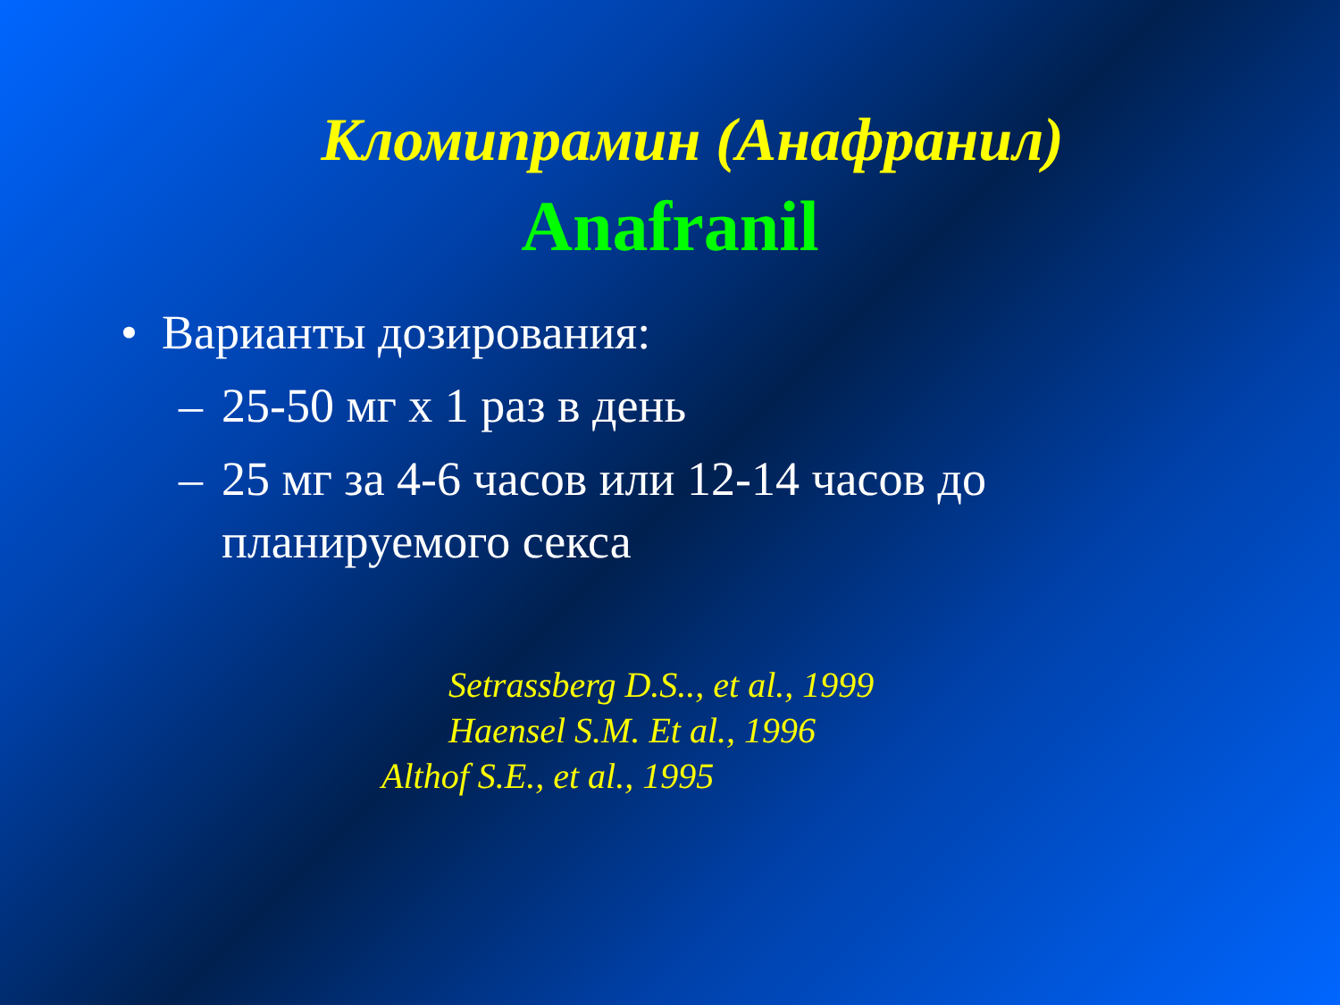Кломипрамин (Анафранил)
Anafranil
• Варианты дозирования:
– 25-50 мг х 1 раз в день
– 25 мг за 4-6 часов или 12-14 часов до
планируемого секса
Setrassberg D.S.., et al., 1999
Haensel S.M. Et al., 1996
Althof S.E., et al., 1995